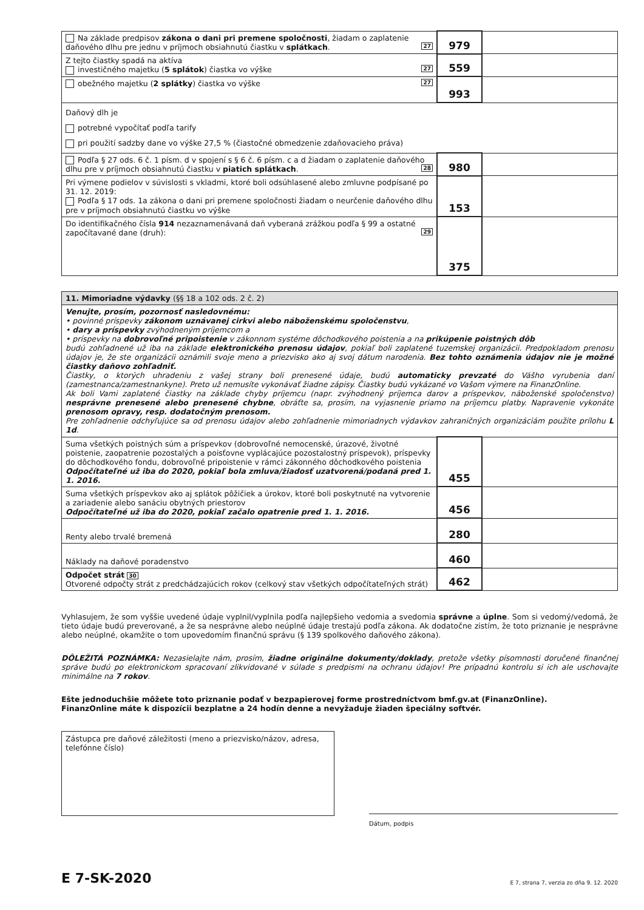| Na základe predpisov zákona o dani pri premene spoločnosti , žiadam o zaplatenie daňového dlhu pre jednu v príjmoch obsiahnutú čiastku v splátkach . 27 | 979 | |
| Z tejto čiastky spadá na aktíva investičného majetku ( 5 splátok ) čiastka vo výške 27 | 559 | |
| obežného majetku ( 2 splátky ) čiastka vo výške 27 | 993 | |
| Daňový dlh je potrebné vypočítať podľa tarify pri použití sadzby dane vo výške 27,5 % (čiastočné obmedzenie zdaňovacieho práva) | | |
| Podľa § 27 ods. 6 č. 1 písm. d v spojení s § 6 č. 6 písm. c a d žiadam o zaplatenie daňového dlhu pre v príjmoch obsiahnutú čiastku v piatich splátkach . 28 | 980 | |
| Pri výmene podielov v súvislosti s vkladmi, ktoré boli odsúhlasené alebo zmluvne podpísané po 31. 12. 2019: Podľa § 17 ods. 1a zákona o dani pri premene spoločnosti žiadam o neurčenie daňového dlhu pre v príjmoch obsiahnutú čiastku vo výške | 153 | |
| Do identifikačného čísla 914 nezaznamenávaná daň vyberaná zrážkou podľa § 99 a ostatné započítavané dane (druh): 29 | 375 | |
| 11. Mimoriadne výdavky (§§ 18 a 102 ods. 2 č. 2) | | |
| Venujte, prosím, pozornosť nasledovnému: • povinné príspevky zákonom uznávanej cirkvi alebo náboženskému spoločenstvu , • dary a príspevky zvýhodneným príjemcom a • príspevky na dobrovoľné pripoistenie v zákonnom systéme dôchodkového poistenia a na prikúpenie poistných dôb budú zohľadnené už iba na základe elektronického prenosu údajov , pokiaľ boli zaplatené tuzemskej organizácii. Predpokladom prenosu údajov je, že ste organizácii oznámili svoje meno a priezvisko ako aj svoj dátum narodenia. Bez tohto oznámenia údajov nie je možné čiastky daňovo zohľadniť. Čiastky, o ktorých uhradeniu z vašej strany boli prenesené údaje, budú automaticky prevzaté do Vášho vyrubenia daní (zamestnanca/zamestnankyne). Preto už nemusíte vykonávať žiadne zápisy. Čiastky budú vykázané vo Vašom výmere na FinanzOnline. Ak boli Vami zaplatené čiastky na základe chyby príjemcu (napr. zvýhodnený príjemca darov a príspevkov, náboženské spoločenstvo) nesprávne prenesené alebo prenesené chybne , obráťte sa, prosím, na vyjasnenie priamo na príjemcu platby. Napravenie vykonáte prenosom opravy, resp. dodatočným prenosom. Pre zohľadnenie odchyľujúce sa od prenosu údajov alebo zohľadnenie mimoriadnych výdavkov zahraničných organizáciám použite prílohu L 1d . | | |
| Suma všetkých poistných súm a príspevkov (dobrovoľné nemocenské, úrazové, životné poistenie, zaopatrenie pozostalých a poisťovne vyplácajúce pozostalostný príspevok), príspevky do dôchodkového fondu, dobrovoľné pripoistenie v rámci zákonného dôchodkového poistenia Odpočítateľné už iba do 2020, pokiaľ bola zmluva/žiadosť uzatvorená/podaná pred 1. 1. 2016. | 455 | |
| Suma všetkých príspevkov ako aj splátok pôžičiek a úrokov, ktoré boli poskytnuté na vytvorenie a zariadenie alebo sanáciu obytných priestorov Odpočítateľné už iba do 2020, pokiaľ začalo opatrenie pred 1. 1. 2016. | 456 | |
| Renty alebo trvalé bremená | 280 | |
| Náklady na daňové poradenstvo | 460 | |
| Odpočet strát 30 Otvorené odpočty strát z predchádzajúcich rokov (celkový stav všetkých odpočítateľných strát) | 462 | |
Vyhlasujem, že som vyššie uvedené údaje vyplnil/vyplnila podľa najlepšieho vedomia a svedomia správne a úplne. Som si vedomý/vedomá, že tieto údaje budú preverované, a že sa nesprávne alebo neúplné údaje trestajú podľa zákona. Ak dodatočne zistím, že toto priznanie je nesprávne alebo neúplné, okamžite o tom upovedomím finančnú správu (§ 139 spolkového daňového zákona).
DÔLEŽITÁ POZNÁMKA: Nezasielajte nám, prosím, žiadne originálne dokumenty/doklady, pretože všetky písomnosti doručené finančnej správe budú po elektronickom spracovaní zlikvidované v súlade s predpismi na ochranu údajov! Pre prípadnú kontrolu si ich ale uschovajte minimálne na 7 rokov.
Ešte jednoduchšie môžete toto priznanie podať v bezpapierovej forme prostredníctvom bmf.gv.at (FinanzOnline).
FinanzOnline máte k dispozícii bezplatne a 24 hodín denne a nevyžaduje žiaden špeciálny softvér.
Zástupca pre daňové záležitosti (meno a priezvisko/názov, adresa, telefónne číslo)
Dátum, podpis
E 7-SK-2020
E 7, strana 7, verzia zo dňa 9. 12. 2020